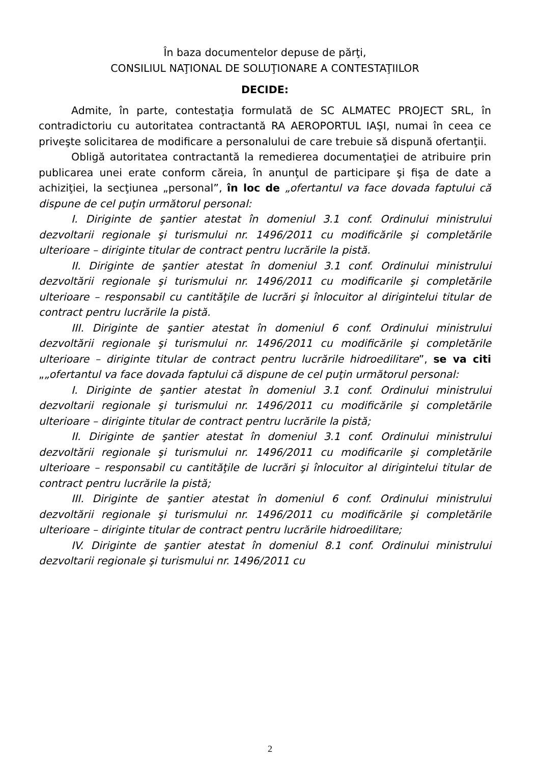În baza documentelor depuse de părţi,
CONSILIUL NAŢIONAL DE SOLUŢIONARE A CONTESTAŢIILOR
DECIDE:
Admite, în parte, contestaţia formulată de SC ALMATEC PROJECT SRL, în contradictoriu cu autoritatea contractantă RA AEROPORTUL IAŞI, numai în ceea ce priveşte solicitarea de modificare a personalului de care trebuie să dispună ofertanţii.
Obligă autoritatea contractantă la remedierea documentaţiei de atribuire prin publicarea unei erate conform căreia, în anunţul de participare şi fişa de date a achiziţiei, la secţiunea „personal”, în loc de „ofertantul va face dovada faptului că dispune de cel puţin următorul personal:
I. Diriginte de şantier atestat în domeniul 3.1 conf. Ordinului ministrului dezvoltarii regionale şi turismului nr. 1496/2011 cu modificările şi completările ulterioare – diriginte titular de contract pentru lucrările la pistă.
II. Diriginte de şantier atestat în domeniul 3.1 conf. Ordinului ministrului dezvoltării regionale şi turismului nr. 1496/2011 cu modificarile şi completările ulterioare – responsabil cu cantităţile de lucrări şi înlocuitor al dirigintelui titular de contract pentru lucrările la pistă.
III. Diriginte de şantier atestat în domeniul 6 conf. Ordinului ministrului dezvoltării regionale şi turismului nr. 1496/2011 cu modificările şi completările ulterioare – diriginte titular de contract pentru lucrările hidroedilitare”, se va citi „„ofertantul va face dovada faptului că dispune de cel puţin următorul personal:
I. Diriginte de şantier atestat în domeniul 3.1 conf. Ordinului ministrului dezvoltarii regionale şi turismului nr. 1496/2011 cu modificările şi completările ulterioare – diriginte titular de contract pentru lucrările la pistă;
II. Diriginte de şantier atestat în domeniul 3.1 conf. Ordinului ministrului dezvoltării regionale şi turismului nr. 1496/2011 cu modificarile şi completările ulterioare – responsabil cu cantităţile de lucrări şi înlocuitor al dirigintelui titular de contract pentru lucrările la pistă;
III. Diriginte de şantier atestat în domeniul 6 conf. Ordinului ministrului dezvoltării regionale şi turismului nr. 1496/2011 cu modificările şi completările ulterioare – diriginte titular de contract pentru lucrările hidroedilitare;
IV. Diriginte de şantier atestat în domeniul 8.1 conf. Ordinului ministrului dezvoltarii regionale şi turismului nr. 1496/2011 cu
2